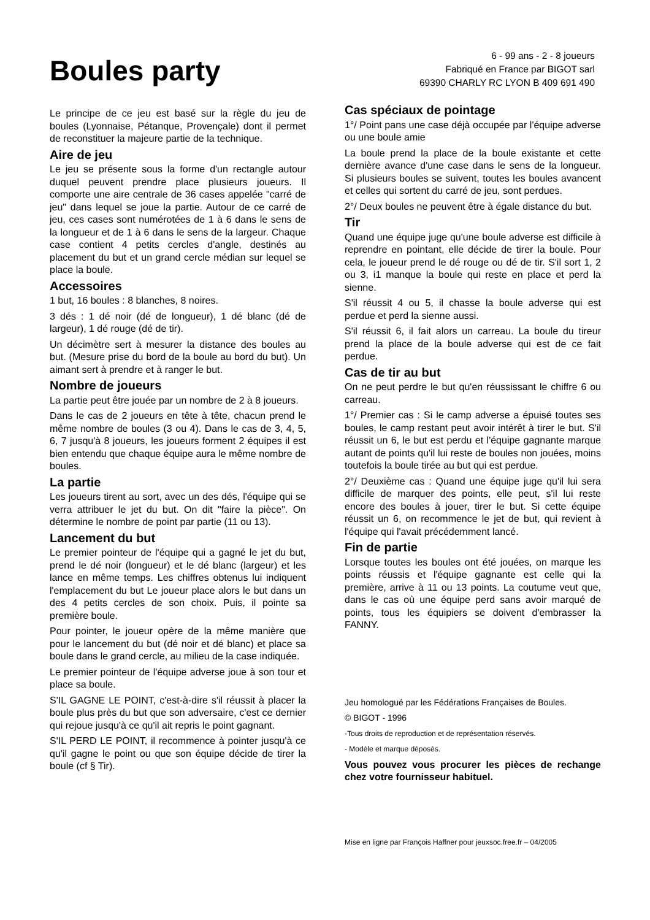Boules party
6 - 99 ans - 2 - 8 joueurs
Fabriqué en France par BIGOT sarl
69390 CHARLY RC LYON B 409 691 490
Le principe de ce jeu est basé sur la règle du jeu de boules (Lyonnaise, Pétanque, Provençale) dont il permet de reconstituer la majeure partie de la technique.
Aire de jeu
Le jeu se présente sous la forme d'un rectangle autour duquel peuvent prendre place plusieurs joueurs. Il comporte une aire centrale de 36 cases appelée "carré de jeu" dans lequel se joue la partie. Autour de ce carré de jeu, ces cases sont numérotées de 1 à 6 dans le sens de la longueur et de 1 à 6 dans le sens de la largeur. Chaque case contient 4 petits cercles d'angle, destinés au placement du but et un grand cercle médian sur lequel se place la boule.
Accessoires
1 but, 16 boules : 8 blanches, 8 noires.
3 dés : 1 dé noir (dé de longueur), 1 dé blanc (dé de largeur), 1 dé rouge (dé de tir).
Un décimètre sert à mesurer la distance des boules au but. (Mesure prise du bord de la boule au bord du but). Un aimant sert à prendre et à ranger le but.
Nombre de joueurs
La partie peut être jouée par un nombre de 2 à 8 joueurs.
Dans le cas de 2 joueurs en tête à tête, chacun prend le même nombre de boules (3 ou 4). Dans le cas de 3, 4, 5, 6, 7 jusqu'à 8 joueurs, les joueurs forment 2 équipes il est bien entendu que chaque équipe aura le même nombre de boules.
La partie
Les joueurs tirent au sort, avec un des dés, l'équipe qui se verra attribuer le jet du but. On dit "faire la pièce". On détermine le nombre de point par partie (11 ou 13).
Lancement du but
Le premier pointeur de l'équipe qui a gagné le jet du but, prend le dé noir (longueur) et le dé blanc (largeur) et les lance en même temps. Les chiffres obtenus lui indiquent l'emplacement du but Le joueur place alors le but dans un des 4 petits cercles de son choix. Puis, il pointe sa première boule.
Pour pointer, le joueur opère de la même manière que pour le lancement du but (dé noir et dé blanc) et place sa boule dans le grand cercle, au milieu de la case indiquée.
Le premier pointeur de l'équipe adverse joue à son tour et place sa boule.
S'IL GAGNE LE POINT, c'est-à-dire s'il réussit à placer la boule plus près du but que son adversaire, c'est ce dernier qui rejoue jusqu'à ce qu'il ait repris le point gagnant.
S'IL PERD LE POINT, il recommence à pointer jusqu'à ce qu'il gagne le point ou que son équipe décide de tirer la boule (cf § Tir).
Cas spéciaux de pointage
1°/ Point pans une case déjà occupée par l'équipe adverse ou une boule amie
La boule prend la place de la boule existante et cette dernière avance d'une case dans le sens de la longueur. Si plusieurs boules se suivent, toutes les boules avancent et celles qui sortent du carré de jeu, sont perdues.
2°/ Deux boules ne peuvent être à égale distance du but.
Tir
Quand une équipe juge qu'une boule adverse est difficile à reprendre en pointant, elle décide de tirer la boule. Pour cela, le joueur prend le dé rouge ou dé de tir. S'il sort 1, 2 ou 3, i1 manque la boule qui reste en place et perd la sienne.
S'il réussit 4 ou 5, il chasse la boule adverse qui est perdue et perd la sienne aussi.
S'il réussit 6, il fait alors un carreau. La boule du tireur prend la place de la boule adverse qui est de ce fait perdue.
Cas de tir au but
On ne peut perdre le but qu'en réussissant le chiffre 6 ou carreau.
1°/ Premier cas : Si le camp adverse a épuisé toutes ses boules, le camp restant peut avoir intérêt à tirer le but. S'il réussit un 6, le but est perdu et l'équipe gagnante marque autant de points qu'il lui reste de boules non jouées, moins toutefois la boule tirée au but qui est perdue.
2°/ Deuxième cas : Quand une équipe juge qu'il lui sera difficile de marquer des points, elle peut, s'il lui reste encore des boules à jouer, tirer le but. Si cette équipe réussit un 6, on recommence le jet de but, qui revient à l'équipe qui l'avait précédemment lancé.
Fin de partie
Lorsque toutes les boules ont été jouées, on marque les points réussis et l'équipe gagnante est celle qui la première, arrive à 11 ou 13 points. La coutume veut que, dans le cas où une équipe perd sans avoir marqué de points, tous les équipiers se doivent d'embrasser la FANNY.
Jeu homologué par les Fédérations Françaises de Boules.
© BIGOT - 1996
-Tous droits de reproduction et de représentation réservés.
- Modèle et marque déposés.
Vous pouvez vous procurer les pièces de rechange chez votre fournisseur habituel.
Mise en ligne par François Haffner pour jeuxsoc.free.fr – 04/2005